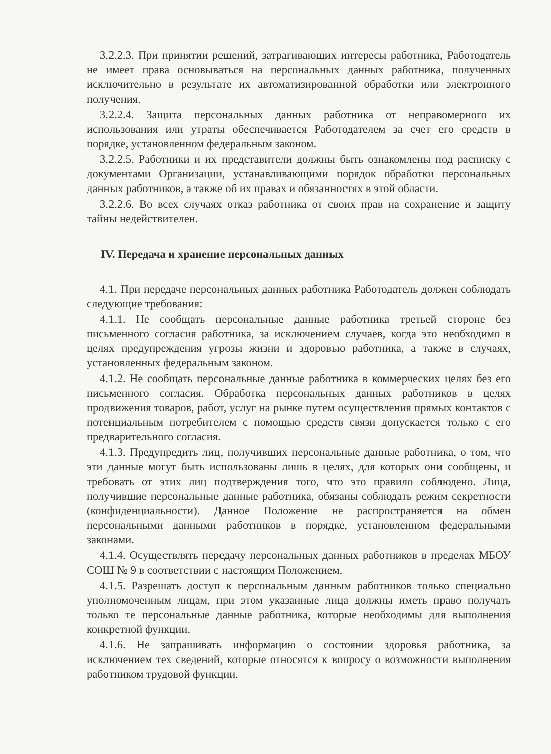3.2.2.3. При принятии решений, затрагивающих интересы работника, Работодатель не имеет права основываться на персональных данных работника, полученных исключительно в результате их автоматизированной обработки или электронного получения.
3.2.2.4. Защита персональных данных работника от неправомерного их использования или утраты обеспечивается Работодателем за счет его средств в порядке, установленном федеральным законом.
3.2.2.5. Работники и их представители должны быть ознакомлены под расписку с документами Организации, устанавливающими порядок обработки персональных данных работников, а также об их правах и обязанностях в этой области.
3.2.2.6. Во всех случаях отказ работника от своих прав на сохранение и защиту тайны недействителен.
IV. Передача и хранение персональных данных
4.1. При передаче персональных данных работника Работодатель должен соблюдать следующие требования:
4.1.1. Не сообщать персональные данные работника третьей стороне без письменного согласия работника, за исключением случаев, когда это необходимо в целях предупреждения угрозы жизни и здоровью работника, а также в случаях, установленных федеральным законом.
4.1.2. Не сообщать персональные данные работника в коммерческих целях без его письменного согласия. Обработка персональных данных работников в целях продвижения товаров, работ, услуг на рынке путем осуществления прямых контактов с потенциальным потребителем с помощью средств связи допускается только с его предварительного согласия.
4.1.3. Предупредить лиц, получивших персональные данные работника, о том, что эти данные могут быть использованы лишь в целях, для которых они сообщены, и требовать от этих лиц подтверждения того, что это правило соблюдено. Лица, получившие персональные данные работника, обязаны соблюдать режим секретности (конфиденциальности). Данное Положение не распространяется на обмен персональными данными работников в порядке, установленном федеральными законами.
4.1.4. Осуществлять передачу персональных данных работников в пределах МБОУ СОШ № 9 в соответствии с настоящим Положением.
4.1.5. Разрешать доступ к персональным данным работников только специально уполномоченным лицам, при этом указанные лица должны иметь право получать только те персональные данные работника, которые необходимы для выполнения конкретной функции.
4.1.6. Не запрашивать информацию о состоянии здоровья работника, за исключением тех сведений, которые относятся к вопросу о возможности выполнения работником трудовой функции.